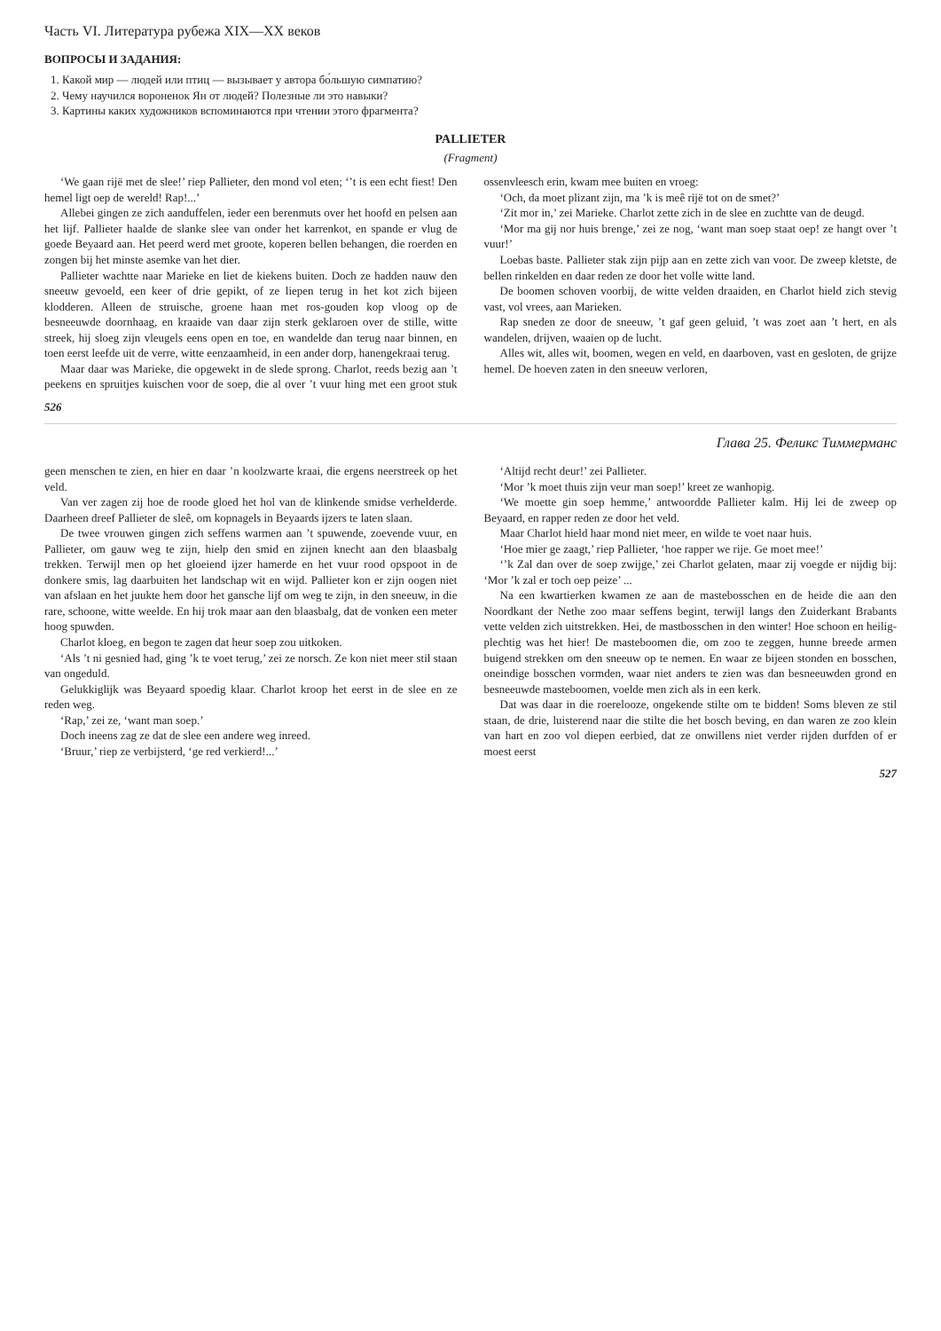Часть VI. Литература рубежа XIX—XX веков
ВОПРОСЫ И ЗАДАНИЯ:
1. Какой мир — людей или птиц — вызывает у автора бо́льшую симпатию?
2. Чему научился вороненок Ян от людей? Полезные ли это навыки?
3. Картины каких художников вспоминаются при чтении этого фрагмента?
PALLIETER
(Fragment)
‘We gaan rijë met de slee!’ riep Pallieter, den mond vol eten; ‘’t is een echt fiest! Den hemel ligt oep de wereld! Rap!...’
Allebei gingen ze zich aanduffelen, ieder een berenmuts over het hoofd en pelsen aan het lijf. Pallieter haalde de slanke slee van onder het karrenkot, en spande er vlug de goede Beyaard aan. Het peerd werd met groote, koperen bellen behangen, die roerden en zongen bij het minste asemke van het dier.
Pallieter wachtte naar Marieke en liet de kiekens buiten. Doch ze hadden nauw den sneeuw gevoeld, een keer of drie gepikt, of ze liepen terug in het kot zich bijeen klodderen. Alleen de struische, groene haan met ros-gouden kop vloog op de besneeuwde doornhaag, en kraaide van daar zijn sterk geklaroen over de stille, witte streek, hij sloeg zijn vleugels eens open en toe, en wandelde dan terug naar binnen, en toen eerst leefde uit de verre, witte eenzaamheid, in een ander dorp, hanengekraai terug.
Maar daar was Marieke, die opgewekt in de slede sprong. Charlot, reeds bezig aan ’t peekens en spruitjes kuischen voor de soep, die al over ’t vuur hing met een groot stuk ossenvleesch erin, kwam mee buiten en vroeg:
‘Och, da moet plizant zijn, ma ’k is meê rijë tot on de smet?’
‘Zit mor in,’ zei Marieke. Charlot zette zich in de slee en zuchtte van de deugd.
‘Mor ma gij nor huis brenge,’ zei ze nog, ‘want man soep staat oep! ze hangt over ’t vuur!’
Loebas baste. Pallieter stak zijn pijp aan en zette zich van voor. De zweep kletste, de bellen rinkelden en daar reden ze door het volle witte land.
De boomen schoven voorbij, de witte velden draaiden, en Charlot hield zich stevig vast, vol vrees, aan Marieken.
Rap sneden ze door de sneeuw, ’t gaf geen geluid, ’t was zoet aan ’t hert, en als wandelen, drijven, waaien op de lucht.
Alles wit, alles wit, boomen, wegen en veld, en daarboven, vast en gesloten, de grijze hemel. De hoeven zaten in den sneeuw verloren,
526
Глава 25. Феликс Тиммерманс
geen menschen te zien, en hier en daar ’n koolzwarte kraai, die ergens neerstreek op het veld.
Van ver zagen zij hoe de roode gloed het hol van de klinkende smidse verhelderde. Daarheen dreef Pallieter de sleê, om kopnagels in Beyaards ijzers te laten slaan.
De twee vrouwen gingen zich seffens warmen aan ’t spuwende, zoevende vuur, en Pallieter, om gauw weg te zijn, hielp den smid en zijnen knecht aan den blaasbalg trekken. Terwijl men op het gloeiend ijzer hamerde en het vuur rood opspoot in de donkere smis, lag daarbuiten het landschap wit en wijd. Pallieter kon er zijn oogen niet van afslaan en het juukte hem door het gansche lijf om weg te zijn, in den sneeuw, in die rare, schoone, witte weelde. En hij trok maar aan den blaasbalg, dat de vonken een meter hoog spuwden.
Charlot kloeg, en begon te zagen dat heur soep zou uitkoken.
‘Als ’t ni gesnied had, ging ’k te voet terug,’ zei ze norsch. Ze kon niet meer stil staan van ongeduld.
Gelukkiglijk was Beyaard spoedig klaar. Charlot kroop het eerst in de slee en ze reden weg.
‘Rap,’ zei ze, ‘want man soep.’
Doch ineens zag ze dat de slee een andere weg inreed.
‘Bruur,’ riep ze verbijsterd, ‘ge red verkierd!...’
‘Altijd recht deur!’ zei Pallieter.
‘Mor ’k moet thuis zijn veur man soep!’ kreet ze wanhopig.
‘We moette gin soep hemme,’ antwoordde Pallieter kalm. Hij lei de zweep op Beyaard, en rapper reden ze door het veld.
Maar Charlot hield haar mond niet meer, en wilde te voet naar huis.
‘Hoe mier ge zaagt,’ riep Pallieter, ‘hoe rapper we rije. Ge moet mee!’
‘’k Zal dan over de soep zwijge,’ zei Charlot gelaten, maar zij voegde er nijdig bij: ‘Mor ’k zal er toch oep peize’ ...
Na een kwartierken kwamen ze aan de mastebosschen en de heide die aan den Noordkant der Nethe zoo maar seffens begint, terwijl langs den Zuiderkant Brabants vette velden zich uitstrekken. Hei, de mastbosschen in den winter! Hoe schoon en heilig-plechtig was het hier! De masteboomen die, om zoo te zeggen, hunne breede armen buigend strekken om den sneeuw op te nemen. En waar ze bijeen stonden en bosschen, oneindige bosschen vormden, waar niet anders te zien was dan besneeuwden grond en besneeuwde masteboomen, voelde men zich als in een kerk.
Dat was daar in die roerelooze, ongekende stilte om te bidden! Soms bleven ze stil staan, de drie, luisterend naar die stilte die het bosch beving, en dan waren ze zoo klein van hart en zoo vol diepen eerbied, dat ze onwillens niet verder rijden durfden of er moest eerst
527